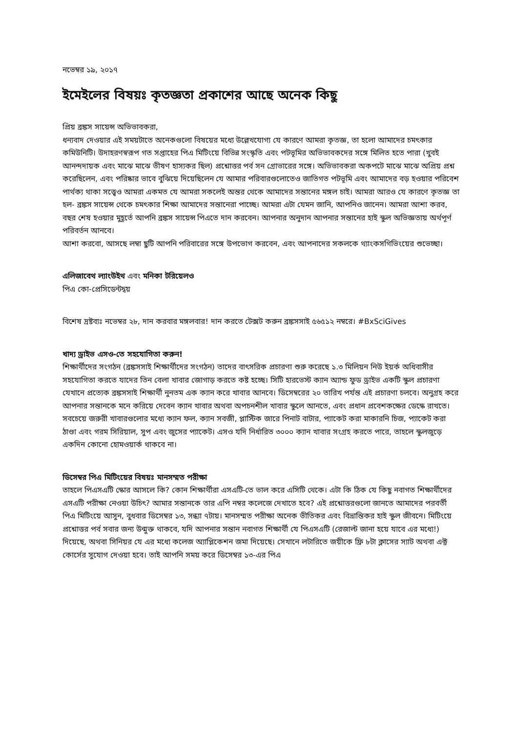নভেম্বর ১৯, ২০১৭
ইমেইলের বিষয়ঃ কৃতজ্ঞতা প্রকাশের আছে অনেক কিছু
প্রিয় ব্রঙ্কস সায়েন্স অভিভাবকরা,
ধন্যবাদ দেওয়ার এই সময়টাতে অনেকগুলো বিষয়ের মধ্যে উল্লেখযোগ্য যে কারণে আমরা কৃতজ্ঞ, তা হলো আমাদের চমৎকার কমিউনিটি। উদাহরণস্বরূপ গত সপ্তাহের পিএ মিটিংয়ে বিভিন্ন সংস্কৃতি এবং পটভূমির অভিভাবকদের সঙ্গে মিলিত হতে পারা (খুবই আনন্দদায়ক এবং মাঝে মাঝে ভীষণ হাস্যকর ছিল) প্রশ্নোত্তর পর্ব সন গ্রোভারের সঙ্গে। অভিভাবকরা অকপটে মাঝে মাঝে অপ্রিয় প্রশ্ন করেছিলেন, এবং পরিষ্কার ভাবে বুঝিয়ে দিয়েছিলেন যে আমার পরিবারগুলোতেও জাতিগত পটভূমি এবং আমাদের বড় হওয়ার পরিবেশ পার্থক্য থাকা সত্ত্বেও আমরা একমত যে আমরা সকলেই অন্তর থেকে আমাদের সন্তানের মঙ্গল চাই। আমরা আরও যে কারণে কৃতজ্ঞ তা হল- ব্রঙ্কস সায়েন্স থেকে চমৎকার শিক্ষা আমাদের সন্তানেরা পাচ্ছে। আমরা এটা যেমন জানি, আপনিও জানেন। আমরা আশা করব, বছর শেষ হওয়ার মুহূর্তে আপনি ব্রঙ্কস সায়েন্স পিএতে দান করবেন। আপনার অনুদান আপনার সন্তানের হাই স্কুল অভিজ্ঞতায় অর্থপূর্ণ পরিবর্তন আনবে।
আশা করবো, আসছে লম্বা ছুটি আপনি পরিবারের সঙ্গে উপভোগ করবেন, এবং আপনাদের সকলকে থ্যাংকসগিভিংয়ের শুভেচ্ছা।
এলিজাবেথ ল্যাংউইথ এবং মনিকা টরিয়েলও
পিএ কো-প্রেসিডেন্টদ্বয়
বিশেষ দ্রষ্টব্যঃ নভেম্বর ২৮, দান করবার মঙ্গলবার! দান করতে টেক্সট করুন ব্রঙ্কসসাই ৫৬৫১২ নম্বরে। #BxSciGives
খাদ্য ড্রাইভ এসও-তে সহযোগিতা করুন!
শিক্ষার্থীদের সংগঠন (ব্রঙ্কসসাই শিক্ষার্থীদের সংগঠন) তাদের বাৎসরিক প্রচারণা শুরু করেছে ১.৩ মিলিয়ন নিউ ইয়র্ক অধিবাসীর সহযোগিতা করতে যাদের তিন বেলা খাবার জোগাড় করতে কষ্ট হচ্ছে। সিটি হারভেস্ট ক্যান অ্যান্ড ফুড ড্রাইভ একটি স্কুল প্রচারণা যেখানে প্রত্যেক ব্রঙ্কসসাই শিক্ষার্থী নুনতম এক ক্যান করে খাবার আনবে। ডিসেম্বরের ২০ তারিখ পর্যন্ত এই প্রচারণা চলবে। অনুগ্রহ করে আপনার সন্তানকে মনে করিয়ে দেবেন ক্যান খাবার অথবা অপচনশীল খাবার স্কুলে আনতে, এবং প্রধান প্রবেশকক্ষের ডেস্কে রাখতে। সবচেয়ে জরুরী খাবারগুলোর মধ্যে ক্যান ফল, ক্যান সবজী, প্লাস্টিক জারে পিনাট বাটার, প্যাকেট করা মাকারনি চিজ, প্যাকেট করা ঠাণ্ডা এবং গরম সিরিয়াল, সুপ এবং জুসের প্যাকেট। এসও যদি নির্ধারিত ৩০০০ ক্যান খাবার সংগ্রহ করতে পারে, তাহলে স্কুলজুড়ে একদিন কোনো হোমওয়ার্ক থাকবে না।
ডিসেম্বর পিএ মিটিংয়ের বিষয়ঃ মানসম্মত পরীক্ষা
তাহলে পিএসএটি স্কোর আসলে কি? কোন শিক্ষার্থীরা এসএটি-তে ভাল করে এসিটি থেকে। এটা কি ঠিক যে কিছু নবাগত শিক্ষার্থীদের এসএটি পরীক্ষা নেওয়া উচিৎ? আমার সন্তানকে তার এপি নম্বর কলেজে দেখাতে হবে? এই প্রশ্নোত্তরগুলো জানতে আমাদের পরবর্তী পিএ মিটিংয়ে আসুন, বুধবার ডিসেম্বর ১৩, সন্ধ্যা ৭টায়। মানসম্মত পরীক্ষা অনেক ভীতিকর এবং বিভ্রান্তিকর হাই স্কুল জীবনে। মিটিংয়ে প্রশ্নোত্তর পর্ব সবার জন্য উন্মুক্ত থাকবে, যদি আপনার সন্তান নবাগত শিক্ষার্থী যে পিএসএটি (রেজাল্ট জানা হয়ে যাবে এর মধ্যে!) দিয়েছে, অথবা সিনিয়র যে এর মধ্যে কলেজ অ্যাপ্লিকেশন জমা দিয়েছে। সেখানে লটারিতে জয়ীকে ফ্রি ৮টা ক্লাসের স্যাট অথবা এক্ট কোর্সের সুযোগ দেওয়া হবে। তাই আপনি সময় করে ডিসেম্বর ১৩-এর পিএ